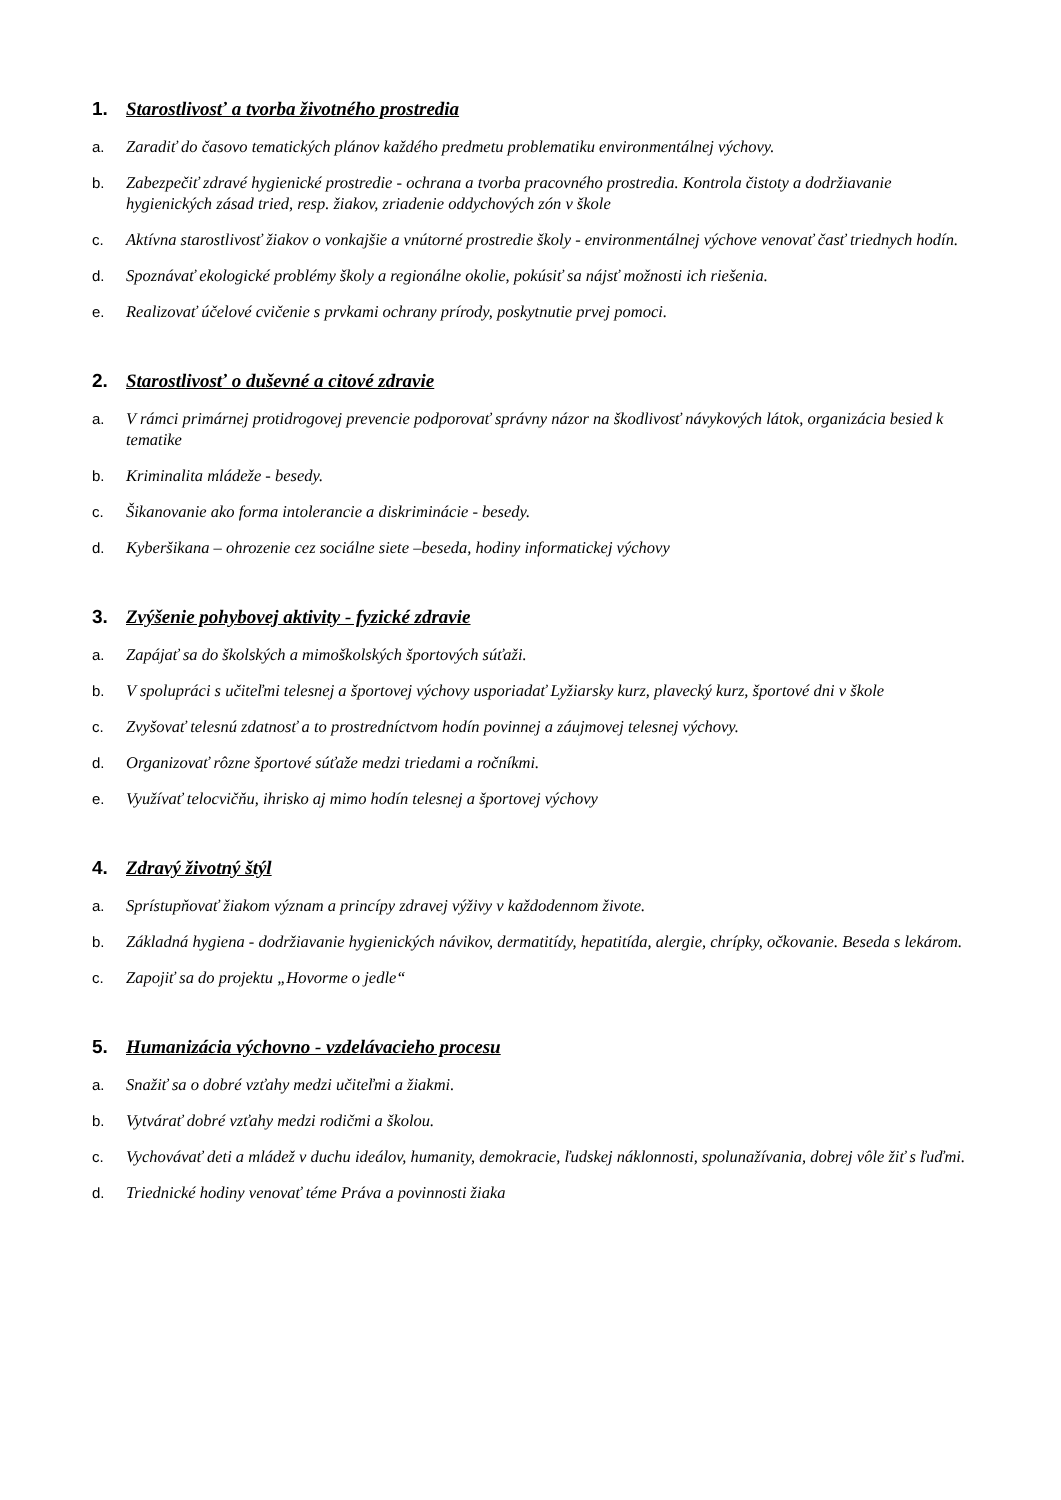1. Starostlivosť a tvorba životného prostredia
a. Zaradiť do časovo tematických plánov každého predmetu problematiku environmentálnej výchovy.
b. Zabezpečiť zdravé hygienické prostredie - ochrana a tvorba pracovného prostredia. Kontrola čistoty a dodržiavanie hygienických zásad tried, resp. žiakov, zriadenie oddychových zón v škole
c. Aktívna starostlivosť žiakov o vonkajšie a vnútorné prostredie školy - environmentálnej výchove venovať časť triednych hodín.
d. Spoznávať ekologické problémy školy a regionálne okolie, pokúsiť sa nájsť možnosti ich riešenia.
e. Realizovať účelové cvičenie s prvkami ochrany prírody, poskytnutie prvej pomoci.
2. Starostlivosť o duševné a citové zdravie
a. V rámci primárnej protidrogovej prevencie podporovať správny názor na škodlivosť návykových látok, organizácia besied k tematike
b. Kriminalita mládeže - besedy.
c. Šikanovanie ako forma intolerancie a diskriminácie - besedy.
d. Kyberšikana – ohrozenie cez sociálne siete –beseda, hodiny informatickej výchovy
3. Zvýšenie pohybovej aktivity - fyzické zdravie
a. Zapájať sa do školských a mimoškolských športových súťaži.
b. V spolupráci s učiteľmi telesnej a športovej výchovy usporiadať Lyžiarsky kurz, plavecký kurz, športové dni v škole
c. Zvyšovať telesnú zdatnosť a to prostredníctvom hodín povinnej a záujmovej telesnej výchovy.
d. Organizovať rôzne športové súťaže medzi triedami a ročníkmi.
e. Využívať telocvičňu, ihrisko aj mimo hodín telesnej a športovej výchovy
4. Zdravý životný štýl
a. Sprístupňovať žiakom význam a princípy zdravej výživy v každodennom živote.
b. Základná hygiena - dodržiavanie hygienických návikov, dermatitídy, hepatitída, alergie, chrípky, očkovanie. Beseda s lekárom.
c. Zapojiť sa do projektu „Hovorme o jedle“
5. Humanizácia výchovno - vzdelávacieho procesu
a. Snažiť sa o dobré vzťahy medzi učiteľmi a žiakmi.
b. Vytvárať dobré vzťahy medzi rodičmi a školou.
c. Vychovávať deti a mládež v duchu ideálov, humanity, demokracie, ľudskej náklonnosti, spolunažívania, dobrej vôle žiť s ľuďmi.
d. Triednické hodiny venovať téme Práva a povinnosti žiaka